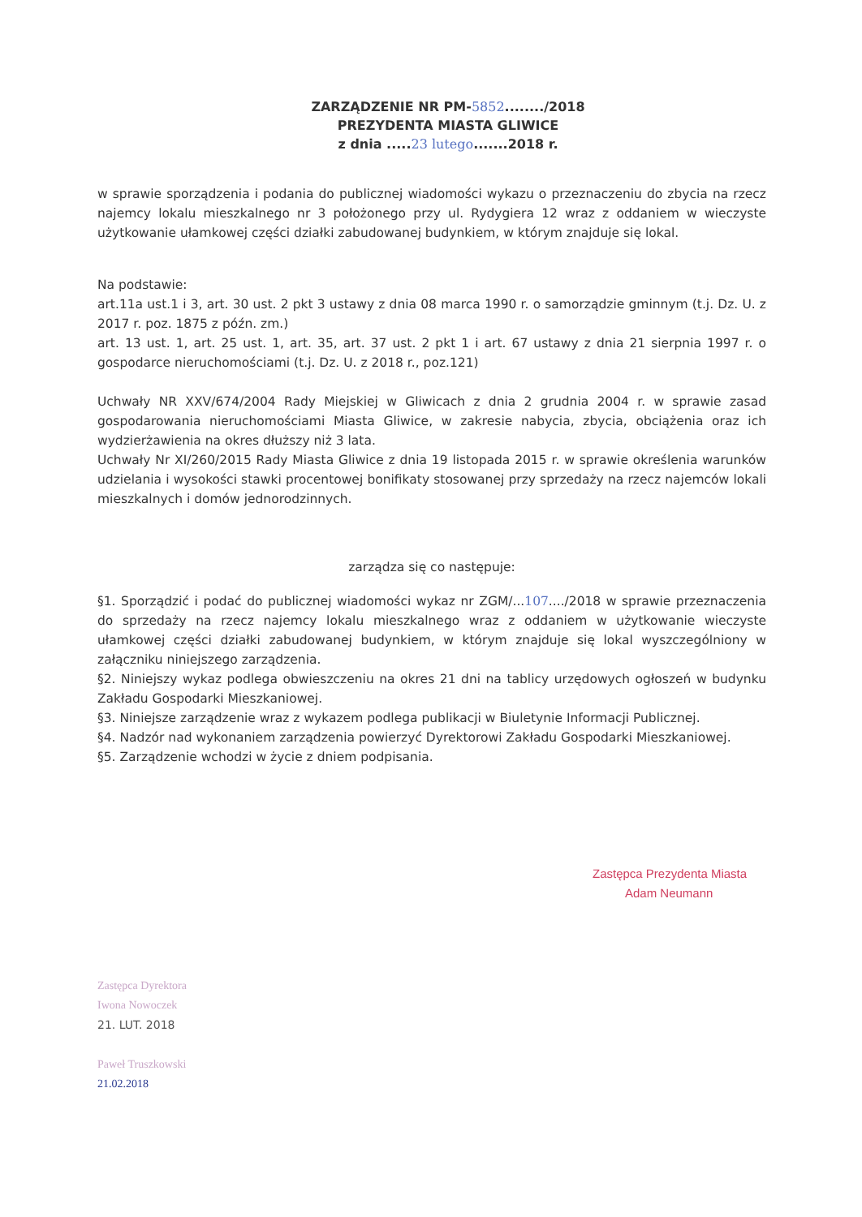ZARZĄDZENIE NR PM-5852......../2018
PREZYDENTA MIASTA GLIWICE
z dnia .....23 lutego.......2018 r.
w sprawie sporządzenia i podania do publicznej wiadomości wykazu o przeznaczeniu do zbycia na rzecz najemcy lokalu mieszkalnego nr 3 położonego przy ul. Rydygiera 12 wraz z oddaniem w wieczyste użytkowanie ułamkowej części działki zabudowanej budynkiem, w którym znajduje się lokal.
Na podstawie:
art.11a ust.1 i 3, art. 30 ust. 2 pkt 3 ustawy z dnia 08 marca 1990 r. o samorządzie gminnym (t.j. Dz. U. z 2017 r. poz. 1875 z późn. zm.)
art. 13 ust. 1, art. 25 ust. 1, art. 35, art. 37 ust. 2 pkt 1 i art. 67 ustawy z dnia 21 sierpnia 1997 r. o gospodarce nieruchomościami (t.j. Dz. U. z 2018 r., poz.121)
Uchwały NR XXV/674/2004 Rady Miejskiej w Gliwicach z dnia 2 grudnia 2004 r. w sprawie zasad gospodarowania nieruchomościami Miasta Gliwice, w zakresie nabycia, zbycia, obciążenia oraz ich wydzierżawienia na okres dłuższy niż 3 lata.
Uchwały Nr XI/260/2015 Rady Miasta Gliwice z dnia 19 listopada 2015 r. w sprawie określenia warunków udzielania i wysokości stawki procentowej bonifikaty stosowanej przy sprzedaży na rzecz najemców lokali mieszkalnych i domów jednorodzinnych.
zarządza się co następuje:
§1. Sporządzić i podać do publicznej wiadomości wykaz nr ZGM/...107..../2018 w sprawie przeznaczenia do sprzedaży na rzecz najemcy lokalu mieszkalnego wraz z oddaniem w użytkowanie wieczyste ułamkowej części działki zabudowanej budynkiem, w którym znajduje się lokal wyszczególniony w załączniku niniejszego zarządzenia.
§2. Niniejszy wykaz podlega obwieszczeniu na okres 21 dni na tablicy urzędowych ogłoszeń w budynku Zakładu Gospodarki Mieszkaniowej.
§3. Niniejsze zarządzenie wraz z wykazem podlega publikacji w Biuletynie Informacji Publicznej.
§4. Nadzór nad wykonaniem zarządzenia powierzyć Dyrektorowi Zakładu Gospodarki Mieszkaniowej.
§5. Zarządzenie wchodzi w życie z dniem podpisania.
Zastępca Prezydenta Miasta
Adam Neumann
Zastępca Dyrektora
Iwona Nowoczek
21. LUT. 2018
Paweł Truszkowski
21.02.2018